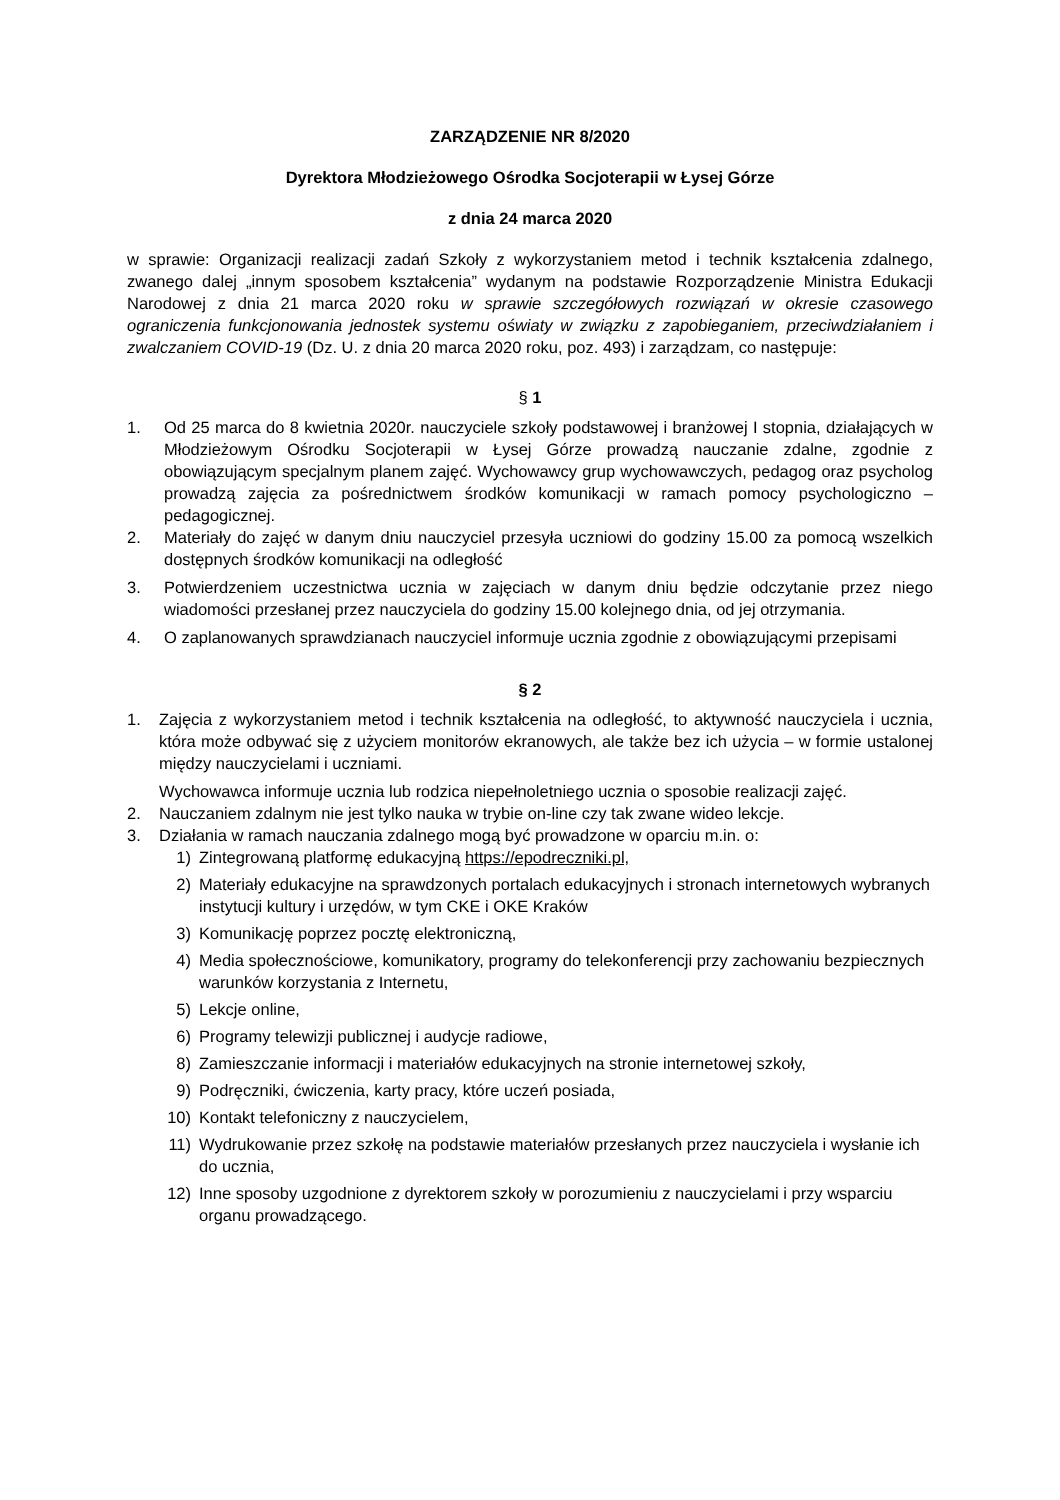ZARZĄDZENIE NR 8/2020
Dyrektora Młodzieżowego Ośrodka Socjoterapii w Łysej Górze
z dnia 24 marca 2020
w sprawie: Organizacji realizacji zadań Szkoły z wykorzystaniem metod i technik kształcenia zdalnego, zwanego dalej „innym sposobem kształcenia” wydanym na podstawie Rozporządzenie Ministra Edukacji Narodowej z dnia 21 marca 2020 roku w sprawie szczegółowych rozwiązań w okresie czasowego ograniczenia funkcjonowania jednostek systemu oświaty w związku z zapobieganiem, przeciwdziałaniem i zwalczaniem COVID-19 (Dz. U. z dnia 20 marca 2020 roku, poz. 493) i zarządzam, co następuje:
§ 1
1. Od 25 marca do 8 kwietnia 2020r. nauczyciele szkoły podstawowej i branżowej I stopnia, działających w Młodzieżowym Ośrodku Socjoterapii w Łysej Górze prowadzą nauczanie zdalne, zgodnie z obowiązującym specjalnym planem zajęć. Wychowawcy grup wychowawczych, pedagog oraz psycholog prowadzą zajęcia za pośrednictwem środków komunikacji w ramach pomocy psychologiczno – pedagogicznej.
2. Materiały do zajęć w danym dniu nauczyciel przesyła uczniowi do godziny 15.00 za pomocą wszelkich dostępnych środków komunikacji na odległość
3. Potwierdzeniem uczestnictwa ucznia w zajęciach w danym dniu będzie odczytanie przez niego wiadomości przesłanej przez nauczyciela do godziny 15.00 kolejnego dnia, od jej otrzymania.
4. O zaplanowanych sprawdzianach nauczyciel informuje ucznia zgodnie z obowiązującymi przepisami
§ 2
1. Zajęcia z wykorzystaniem metod i technik kształcenia na odległość, to aktywność nauczyciela i ucznia, która może odbywać się z użyciem monitorów ekranowych, ale także bez ich użycia – w formie ustalonej między nauczycielami i uczniami.
Wychowawca informuje ucznia lub rodzica niepełnoletniego ucznia o sposobie realizacji zajęć.
2. Nauczaniem zdalnym nie jest tylko nauka w trybie on-line czy tak zwane wideo lekcje.
3. Działania w ramach nauczania zdalnego mogą być prowadzone w oparciu m.in. o:
1) Zintegrowaną platformę edukacyjną https://epodreczniki.pl,
2) Materiały edukacyjne na sprawdzonych portalach edukacyjnych i stronach internetowych wybranych instytucji kultury i urzędów, w tym CKE i OKE Kraków
3) Komunikację poprzez pocztę elektroniczną,
4) Media społecznościowe, komunikatory, programy do telekonferencji przy zachowaniu bezpiecznych warunków korzystania z Internetu,
5) Lekcje online,
6) Programy telewizji publicznej i audycje radiowe,
8) Zamieszczanie informacji i materiałów edukacyjnych na stronie internetowej szkoły,
9) Podręczniki, ćwiczenia, karty pracy, które uczeń posiada,
10) Kontakt telefoniczny z nauczycielem,
11) Wydrukowanie przez szkołę na podstawie materiałów przesłanych przez nauczyciela i wysłanie ich do ucznia,
12) Inne sposoby uzgodnione z dyrektorem szkoły w porozumieniu z nauczycielami i przy wsparciu organu prowadzącego.